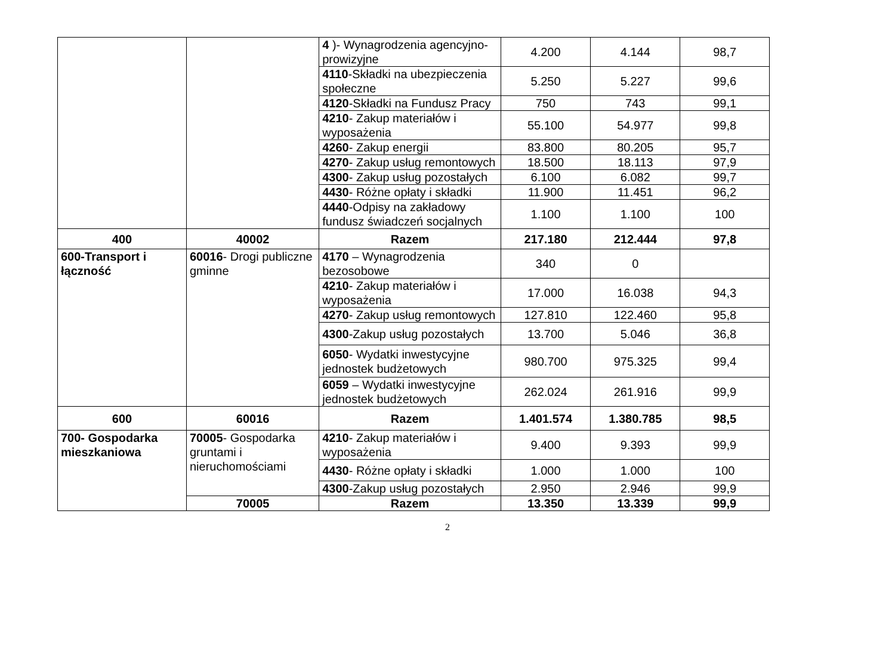| | | 4 )- Wynagrodzenia agencyjno-prowizyjne | 4.200 | 4.144 | 98,7 |
| | | 4110 -Składki na ubezpieczenia społeczne | 5.250 | 5.227 | 99,6 |
| | | 4120 -Składki na Fundusz Pracy | 750 | 743 | 99,1 |
| | | 4210 - Zakup materiałów i wyposażenia | 55.100 | 54.977 | 99,8 |
| | | 4260 - Zakup energii | 83.800 | 80.205 | 95,7 |
| | | 4270 - Zakup usług remontowych | 18.500 | 18.113 | 97,9 |
| | | 4300 - Zakup usług pozostałych | 6.100 | 6.082 | 99,7 |
| | | 4430 - Różne opłaty i składki | 11.900 | 11.451 | 96,2 |
| | | 4440 -Odpisy na zakładowy fundusz świadczeń socjalnych | 1.100 | 1.100 | 100 |
| 400 | 40002 | Razem | 217.180 | 212.444 | 97,8 |
| 600-Transport i łączność | 60016 - Drogi publiczne gminne | 4170 – Wynagrodzenia bezosobowe | 340 | 0 | |
| | | 4210 - Zakup materiałów i wyposażenia | 17.000 | 16.038 | 94,3 |
| | | 4270 - Zakup usług remontowych | 127.810 | 122.460 | 95,8 |
| | | 4300 -Zakup usług pozostałych | 13.700 | 5.046 | 36,8 |
| | | 6050 - Wydatki inwestycyjne jednostek budżetowych | 980.700 | 975.325 | 99,4 |
| | | 6059 – Wydatki inwestycyjne jednostek budżetowych | 262.024 | 261.916 | 99,9 |
| 600 | 60016 | Razem | 1.401.574 | 1.380.785 | 98,5 |
| 700- Gospodarka mieszkaniowa | 70005 - Gospodarka gruntami i nieruchomościami | 4210 - Zakup materiałów i wyposażenia | 9.400 | 9.393 | 99,9 |
| | | 4430 - Różne opłaty i składki | 1.000 | 1.000 | 100 |
| | | 4300 -Zakup usług pozostałych | 2.950 | 2.946 | 99,9 |
| | 70005 | Razem | 13.350 | 13.339 | 99,9 |
2